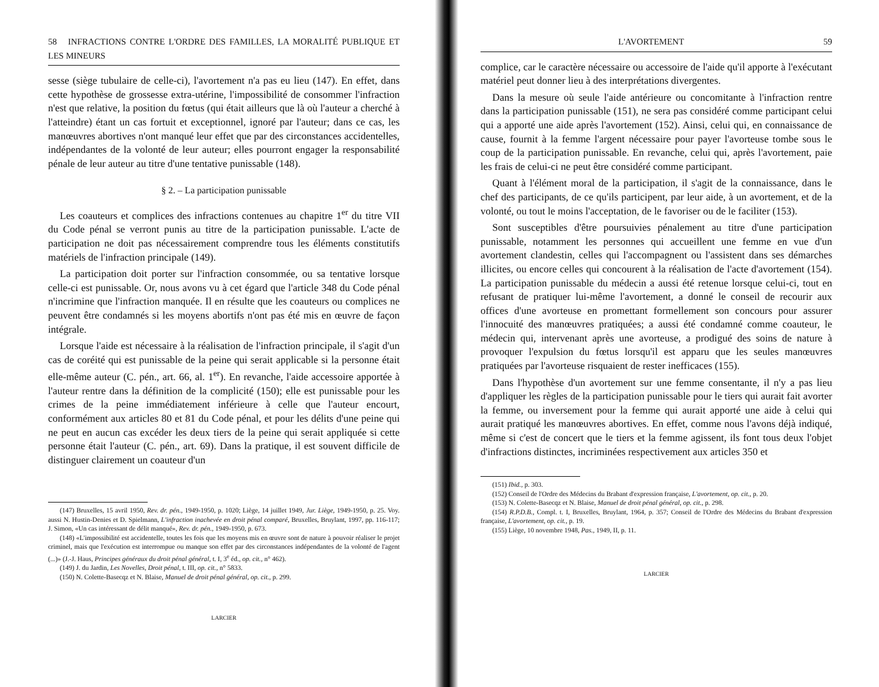58 INFRACTIONS CONTRE L'ORDRE DES FAMILLES, LA MORALITÉ PUBLIQUE ET LES MINEURS
sesse (siège tubulaire de celle-ci), l'avortement n'a pas eu lieu (147). En effet, dans cette hypothèse de grossesse extra-utérine, l'impossibilité de consommer l'infraction n'est que relative, la position du fœtus (qui était ailleurs que là où l'auteur a cherché à l'atteindre) étant un cas fortuit et exceptionnel, ignoré par l'auteur; dans ce cas, les manœuvres abortives n'ont manqué leur effet que par des circonstances accidentelles, indépendantes de la volonté de leur auteur; elles pourront engager la responsabilité pénale de leur auteur au titre d'une tentative punissable (148).
§ 2. – La participation punissable
Les coauteurs et complices des infractions contenues au chapitre 1<sup>er</sup> du titre VII du Code pénal se verront punis au titre de la participation punissable. L'acte de participation ne doit pas nécessairement comprendre tous les éléments constitutifs matériels de l'infraction principale (149).
La participation doit porter sur l'infraction consommée, ou sa tentative lorsque celle-ci est punissable. Or, nous avons vu à cet égard que l'article 348 du Code pénal n'incrimine que l'infraction manquée. Il en résulte que les coauteurs ou complices ne peuvent être condamnés si les moyens abortifs n'ont pas été mis en œuvre de façon intégrale.
Lorsque l'aide est nécessaire à la réalisation de l'infraction principale, il s'agit d'un cas de coréité qui est punissable de la peine qui serait applicable si la personne était elle-même auteur (C. pén., art. 66, al. 1<sup>er</sup>). En revanche, l'aide accessoire apportée à l'auteur rentre dans la définition de la complicité (150); elle est punissable pour les crimes de la peine immédiatement inférieure à celle que l'auteur encourt, conformément aux articles 80 et 81 du Code pénal, et pour les délits d'une peine qui ne peut en aucun cas excéder les deux tiers de la peine qui serait appliquée si cette personne était l'auteur (C. pén., art. 69). Dans la pratique, il est souvent difficile de distinguer clairement un coauteur d'un
(147) Bruxelles, 15 avril 1950, Rev. dr. pén., 1949-1950, p. 1020; Liège, 14 juillet 1949, Jur. Liège, 1949-1950, p. 25. Voy. aussi N. Hustin-Denies et D. Spielmann, L'infraction inachevée en droit pénal comparé, Bruxelles, Bruylant, 1997, pp. 116-117; J. Simon, «Un cas intéressant de délit manqué», Rev. dr. pén., 1949-1950, p. 673.
(148) «L'impossibilité est accidentelle, toutes les fois que les moyens mis en œuvre sont de nature à pouvoir réaliser le projet criminel, mais que l'exécution est interrompue ou manque son effet par des circonstances indépendantes de la volonté de l'agent (...)» (J.-J. Haus, Principes généraux du droit pénal général, t. I, 3<sup>e</sup> éd., op. cit., n° 462).
(149) J. du Jardin, Les Novelles, Droit pénal, t. III, op. cit., n° 5833.
(150) N. Colette-Basecqz et N. Blaise, Manuel de droit pénal général, op. cit., p. 299.
LARCIER
L'AVORTEMENT 59
complice, car le caractère nécessaire ou accessoire de l'aide qu'il apporte à l'exécutant matériel peut donner lieu à des interprétations divergentes.
Dans la mesure où seule l'aide antérieure ou concomitante à l'infraction rentre dans la participation punissable (151), ne sera pas considéré comme participant celui qui a apporté une aide après l'avortement (152). Ainsi, celui qui, en connaissance de cause, fournit à la femme l'argent nécessaire pour payer l'avorteuse tombe sous le coup de la participation punissable. En revanche, celui qui, après l'avortement, paie les frais de celui-ci ne peut être considéré comme participant.
Quant à l'élément moral de la participation, il s'agit de la connaissance, dans le chef des participants, de ce qu'ils participent, par leur aide, à un avortement, et de la volonté, ou tout le moins l'acceptation, de le favoriser ou de le faciliter (153).
Sont susceptibles d'être poursuivies pénalement au titre d'une participation punissable, notamment les personnes qui accueillent une femme en vue d'un avortement clandestin, celles qui l'accompagnent ou l'assistent dans ses démarches illicites, ou encore celles qui concourent à la réalisation de l'acte d'avortement (154). La participation punissable du médecin a aussi été retenue lorsque celui-ci, tout en refusant de pratiquer lui-même l'avortement, a donné le conseil de recourir aux offices d'une avorteuse en promettant formellement son concours pour assurer l'innocuité des manœuvres pratiquées; a aussi été condamné comme coauteur, le médecin qui, intervenant après une avorteuse, a prodigué des soins de nature à provoquer l'expulsion du fœtus lorsqu'il est apparu que les seules manœuvres pratiquées par l'avorteuse risquaient de rester inefficaces (155).
Dans l'hypothèse d'un avortement sur une femme consentante, il n'y a pas lieu d'appliquer les règles de la participation punissable pour le tiers qui aurait fait avorter la femme, ou inversement pour la femme qui aurait apporté une aide à celui qui aurait pratiqué les manœuvres abortives. En effet, comme nous l'avons déjà indiqué, même si c'est de concert que le tiers et la femme agissent, ils font tous deux l'objet d'infractions distinctes, incriminées respectivement aux articles 350 et
(151) Ibid., p. 303.
(152) Conseil de l'Ordre des Médecins du Brabant d'expression française, L'avortement, op. cit., p. 20.
(153) N. Colette-Basecqz et N. Blaise, Manuel de droit pénal général, op. cit., p. 298.
(154) R.P.D.B., Compl. t. I, Bruxelles, Bruylant, 1964, p. 357; Conseil de l'Ordre des Médecins du Brabant d'expression française, L'avortement, op. cit., p. 19.
(155) Liège, 10 novembre 1948, Pas., 1949, II, p. 11.
LARCIER